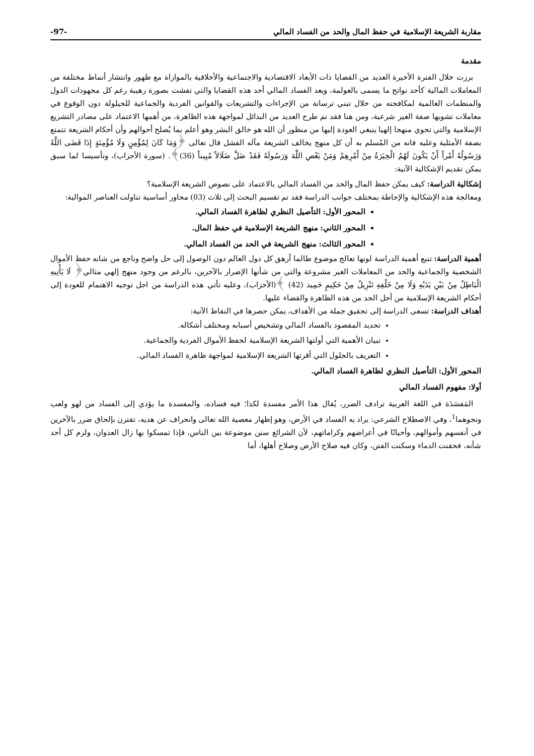مقاربة الشريعة الإسلامية في حفظ المال والحد من الفساد المالي -97-
مقدمة
برزت خلال الفترة الأخيرة العديد من القضايا ذات الأبعاد الاقتصادية والاجتماعية والأخلاقية بالموازاة مع ظهور وانتشار أنماط مختلفة من المعاملات المالية كأحد نواتج ما يسمى بالعولمة، ويعد الفساد المالي أحد هذه القضايا والتي تفشت بصورة رهيبة رغم كل مجهودات الدول والمنظمات العالمية لمكافحته من خلال تبني ترسانة من الإجراءات والتشريعات والقوانين الفردية والجماعية للحيلولة دون الوقوع في معاملات تشوبها صفة الغير شرعية، ومن هنا فقد تم طرح العديد من البدائل لمواجهة هذه الظاهرة، من أهمها الاعتماد على مصادر التشريع الإسلامية والتي تحوي منهجا إلهيا ينبغي العودة إليها من منظور أن الله هو خالق البشر وهو أعلم بما يُصلح أحوالهم وأن أحكام الشريعة تتمتع بصفة الأمثلية وعليه فانه من المُسلم به أن كل منهج يخالف الشريعة مآله الفشل قال تعالى ﴿وَمَا كَانَ لِمُؤْمِنٍ وَلَا مُؤْمِنَةٍ إِذَا قَضَى اللَّهُ وَرَسُولُهُ أَمْراً أَنْ يَكُونَ لَهُمُ الْخِيَرَةُ مِنْ أَمْرِهِمْ وَمَنْ يَعْصِ اللَّهَ وَرَسُولَهُ فَقَدْ ضَلَّ ضَلَالاً مُبِيناً (36)﴾. (سورة الأحزاب)، وتأسيسا لما سبق يمكن تقديم الإشكالية الآتية:
إشكالية الدراسة: كيف يمكن حفظ المال والحد من الفساد المالي بالاعتماد على نصوص الشريعة الإسلامية؟
ومعالجة هذه الإشكالية والإحاطة بمختلف جوانب الدراسة فقد تم تقسيم البحث إلى ثلاث (03) محاور أساسية تناولت العناصر الموالية:
المحور الأول: التأصيل النظري لظاهرة الفساد المالي.
المحور الثاني: منهج الشريعة الإسلامية في حفظ المال.
المحور الثالث: منهج الشريعة في الحد من الفساد المالي.
أهمية الدراسة: تنبع أهمية الدراسة لونها تعالج موضوع طالما أرهق كل دول العالم دون الوصول إلى حل واضح وناجع من شانه حفظ الأموال الشخصية والجماعية والحد من المعاملات الغير مشروعة والتي من شأنها الإضرار بالآخرين، بالرغم من وجود منهج إلهي مثالي﴿ لَا يَأْتِيهِ الْبَاطِلُ مِنْ بَيْنِ يَدَيْهِ وَلَا مِنْ خَلْفِهِ تَنْزِيلٌ مِنْ حَكِيمٍ حَمِيد (42) ﴾(الأحزاب)، وعليه تأتي هذه الدراسة من اجل توجيه الاهتمام للعودة إلى أحكام الشريعة الإسلامية من أجل الحد من هذه الظاهرة والقضاء عليها.
أهداف الدراسة: تسعى الدراسة إلى تحقيق جملة من الأهداف، يمكن حصرها في النقاط الآتية:
تحديد المقصود بالفساد المالي وتشخيص أسبابه ومختلف أشكاله.
تبيان الأهمية التي أولتها الشريعة الإسلامية لحفظ الأموال الفردية والجماعية.
التعريف بالحلول التي أقرتها الشريعة الإسلامية لمواجهة ظاهرة الفساد المالي.
المحور الأول: التأصيل النظري لظاهرة الفساد المالي.
أولا: مفهوم الفساد المالي
المَفسَدَة في اللغة العربية ترادف الضرر، يُقال هذا الأمر مفسدة لكذا؛ فيه فساده، والمفسدة ما يؤدي إلى الفساد من لهو ولعب ونحوهما<sup>1</sup>، وفي الاصطلاح الشرعي: يراد به الفساد في الأرض، وهو إظهار معصية الله تعالى وانحراف عن هديه، تقترن بإلحاق ضرر بالآخرين في أنفسهم وأموالهم، وأحيانًا في أعراضهم وكراماتهم، لأن الشرائع سنن موضوعة بين الناس، فإذا تمسكوا بها زال العدوان، ولزم كل أحد شأنه، فحقنت الدماء وسكنت الفتن، وكان فيه صلاح الأرض وصلاح أهلها، أما